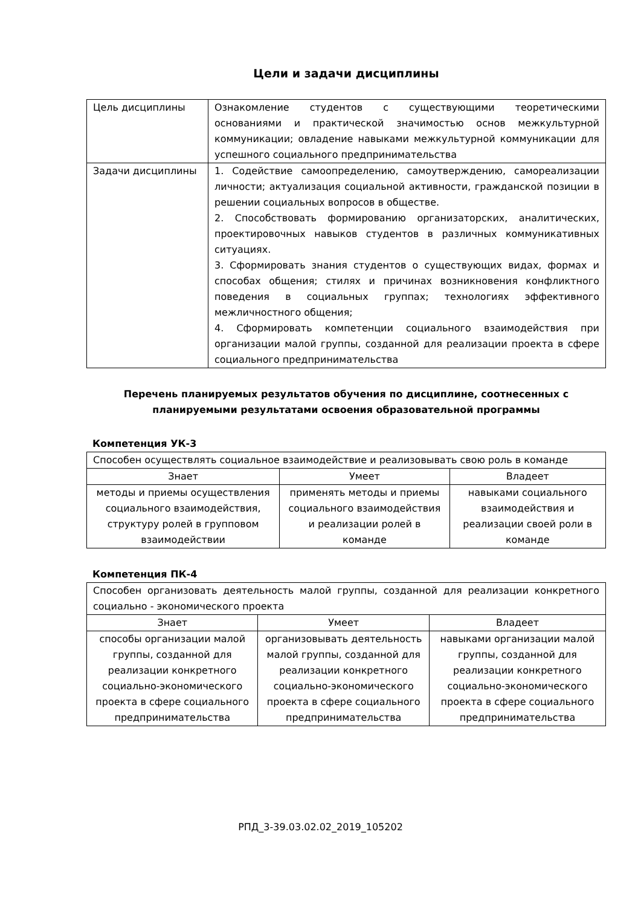Цели и задачи дисциплины
| Цель дисциплины | Ознакомление студентов с существующими теоретическими основаниями и практической значимостью основ межкультурной коммуникации; овладение навыками межкультурной коммуникации для успешного социального предпринимательства |
| Задачи дисциплины | 1. Содействие самоопределению, самоутверждению, самореализации личности; актуализация социальной активности, гражданской позиции в решении социальных вопросов в обществе. 2. Способствовать формированию организаторских, аналитических, проектировочных навыков студентов в различных коммуникативных ситуациях. 3. Сформировать знания студентов о существующих видах, формах и способах общения; стилях и причинах возникновения конфликтного поведения в социальных группах; технологиях эффективного межличностного общения; 4. Сформировать компетенции социального взаимодействия при организации малой группы, созданной для реализации проекта в сфере социального предпринимательства |
Перечень планируемых результатов обучения по дисциплине, соотнесенных с планируемыми результатами освоения образовательной программы
Компетенция УК-3
| Способен осуществлять социальное взаимодействие и реализовывать свою роль в команде | | |
| Знает | Умеет | Владеет |
| методы и приемы осуществления социального взаимодействия, структуру ролей в групповом взаимодействии | применять методы и приемы социального взаимодействия и реализации ролей в команде | навыками социального взаимодействия и реализации своей роли в команде |
Компетенция ПК-4
| Способен организовать деятельность малой группы, созданной для реализации конкретного социально - экономического проекта | | |
| Знает | Умеет | Владеет |
| способы организации малой группы, созданной для реализации конкретного социально-экономического проекта в сфере социального предпринимательства | организовывать деятельность малой группы, созданной для реализации конкретного социально-экономического проекта в сфере социального предпринимательства | навыками организации малой группы, созданной для реализации конкретного социально-экономического проекта в сфере социального предпринимательства |
РПД_3-39.03.02.02_2019_105202